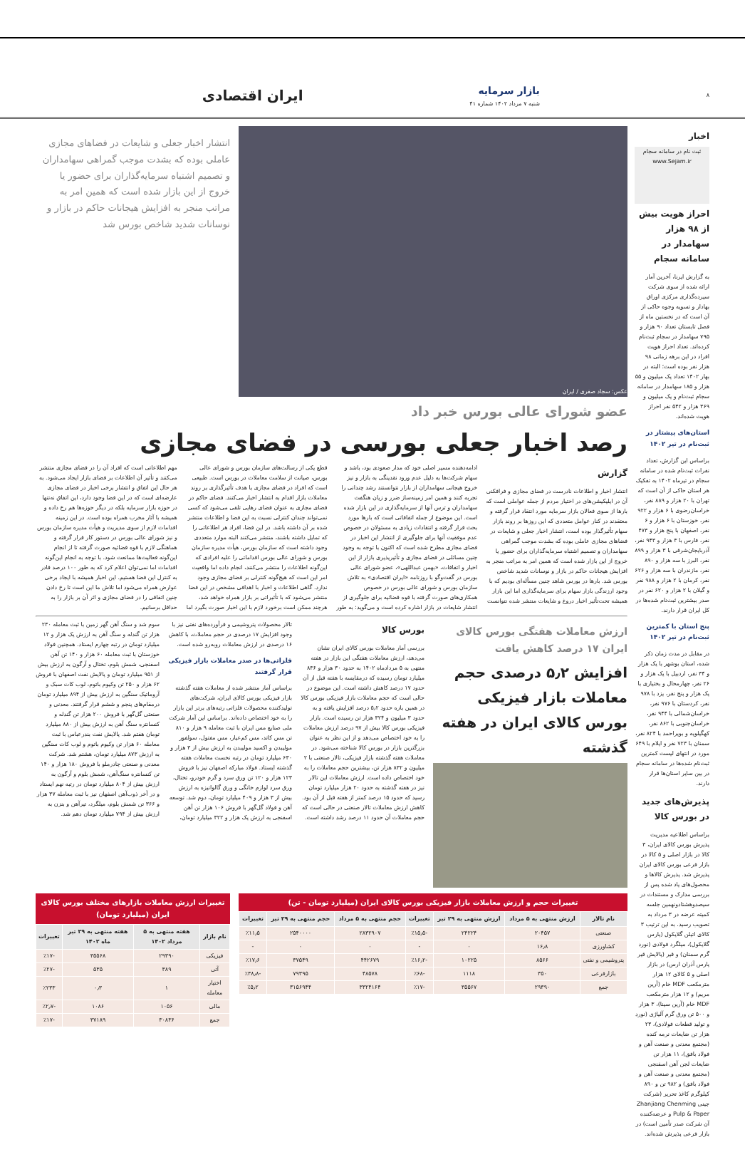۸
بازار سرمایه
شنبه ۷ مرداد ۱۴۰۲ شماره ۴۱
ایران اقتصادی
اخبار
ثبت نام در سامانه سجام
www.Sejam.ir
احراز هویت بیش از ۹۸ هزار سهامدار در سامانه سجام
به گزارش ایرنا، آخرین آمار ارائه شده از سوی شرکت سپرده‌گذاری مرکزی اوراق بهادار و تسویه وجوه حاکی از آن است که در نخستین ماه از فصل تابستان تعداد ۹۰ هزار و ۷۹۵ سهامدار در سجام ثبت‌نام کرده‌اند. تعداد احراز هویت افراد در این برهه زمانی ۹۸ هزار نفر بوده است؛ البته در بهار ۱۴۰۲ تعداد یک میلیون و ۵۵ هزار و ۱۸۵ سهامدار در سامانه سجام ثبت‌نام و یک میلیون و ۳۶۹ هزار و ۵۴۲ نفر احراز هویت شده‌اند.
استان‌های پیشتاز در ثبت‌نام در تیر ۱۴۰۲
براساس این گزارش، تعداد نفرات ثبت‌نام شده در سامانه سجام در تیرماه ۱۴۰۲ به تفکیک هر استان حاکی از آن است که تهران با ۲۰ هزار و ۸۸۹ نفر، خراسان‌رضوی با ۶ هزار و ۹۲۲ نفر، خوزستان با ۶ هزار و ۶ نفر، اصفهان با پنج هزار و ۴۷۳ نفر، فارس با ۳ هزار و ۹۴۳ نفر، آذربایجان‌شرقی با ۳ هزار و ۸۹۹ نفر، البرز با سه هزار و ۸۹۰ نفر، مازندران با سه هزار و ۶۲۶ نفر، کرمان با ۲ هزار و ۹۸۸ نفر و گیلان با ۲ هزار و ۶۲۰ نفر در صدر بیشترین ثبت‌نام شده‌ها در کل ایران قرار دارند.
پنج استان با کمترین ثبت‌نام در تیر ۱۴۰۲
در مقابل در مدت زمان ذکر شده، استان بوشهر با یک هزار و ۳۴ نفر، اردبیل با یک هزار و ۲۶ نفر، چهارمحال و بختیاری با یک هزار و پنج نفر، یزد با ۹۷۸ نفر، کردستان با ۹۷۶ نفر، خراسان‌شمالی با ۹۴۴ نفر، خراسان‌جنوبی با ۸۶۲ نفر، کهگیلویه و بویراحمد با ۸۲۴ نفر، سمنان با ۷۲۳ نفر و ایلام با ۶۴۹ مورد در انتهای لیست کمترین ثبت‌نام شده‌ها در سامانه سجام در بین سایر استان‌ها قرار دارند.
پذیرش‌های جدید در بورس کالا
براساس اطلاعیه مدیریت پذیرش بورس کالای ایران، ۳ کالا در بازار اصلی و ۵ کالا در بازار فرعی بورس کالای ایران پذیرش شد. پذیرش کالاها و محصول‌های یاد شده پس از بررسی مدارک و مستندات در سیصدوهشتادونهمین جلسه کمیته عرضه در ۳ مرداد به تصویب رسید. به این ترتیب ۳ کالای اتیلن گلایکول (پارس گلایکول)، میلگرد فولادی (نورد گرم سمنان) و قیر (پالایش قیر پارس آذران ارس) در بازار اصلی و ۵ کالای ۱۲ هزار مترمکعب MDF خام (آرین مریم) و ۱۲ هزار مترمکعب MDF خام (آرین سینا)، ۳ هزار و ۵۰۰ تن ورق گرم آلیاژی (نورد و تولید قطعات فولادی)، ۲۳ هزار تن ضایعات نرمه کنده (مجتمع معدنی و صنعت آهن و فولاد بافق)، ۱۱ هزار تن ضایعات لجن آهن اسفنجی (مجتمع معدنی و صنعت آهن و فولاد بافق) و ۹۸۲ تن و ۸۹۰ کیلوگرم کاغذ تحریر (شرکت چینی Zhanjiang Chenming Pulp & Paper و عرضه‌کننده آن شرکت صدر تأمین است) در بازار فرعی پذیرش شده‌اند.
عکس: سجاد صفری / ایران
انتشار اخبار جعلی و شایعات در فضاهای مجازی عاملی بوده که بشدت موجب گمراهی سهامداران و تصمیم اشتباه سرمایه‌گذاران برای حضور یا خروج از این بازار شده است که همین امر به مراتب منجر به افزایش هیجانات حاکم در بازار و نوسانات شدید شاخص بورس شد
عضو شورای عالی بورس خبر داد
رصد اخبار جعلی بورسی در فضای مجازی
گزارش
انتشار اخبار و اطلاعات نادرست در فضای مجازی و فرافکنی آن در اپلیکیشن‌های در اختیار مردم از جمله عواملی است که بارها از سوی فعالان بازار سرمایه مورد انتقاد قرار گرفته و معتقدند در کنار عوامل متعددی که این روزها بر روند بازار سهام تأثیرگذار بوده است، انتشار اخبار جعلی و شایعات در فضاهای مجازی عاملی بوده که بشدت موجب گمراهی سهامداران و تصمیم اشتباه سرمایه‌گذاران برای حضور یا خروج از این بازار شده است که همین امر به مراتب منجر به افزایش هیجانات حاکم در بازار و نوسانات شدید شاخص بورس شد. بارها در بورس شاهد چنین مسأله‌ای بودیم که با وجود ارزندگی بازار سهام برای سرمایه‌گذاری اما این بازار همیشه تحت‌تأثیر اخبار دروغ و شایعات منتشر شده نتوانست ادامه‌دهنده مسیر اصلی خود که مدار صعودی بود، باشد و سهام شرکت‌ها به دلیل عدم ورود نقدینگی به بازار و نیز خروج هیجانی سهامداران از بازار نتوانستند رشد چندانی را تجربه کنند و همین امر زمینه‌ساز ضرر و زیان هنگفت سهامداران و ترس آنها از سرمایه‌گذاری در این بازار شده است. این موضوع از جمله اتفاقاتی است که بارها مورد بحث قرار گرفته و انتقادات زیادی به مسئولان در خصوص عدم موفقیت آنها برای جلوگیری از انتشار این اخبار در فضای مجازی مطرح شده است که اکنون با توجه به وجود چنین مسائلی در فضای مجازی و تأثیرپذیری بازار از این اخبار و اتفاقات، «بهمن عبداللهی»، عضو شورای عالی بورس در گفت‌وگو با روزنامه «ایران اقتصادی» به تلاش سازمان بورس و شورای عالی بورس در خصوص همکاری‌های صورت گرفته با قوه قضائیه برای جلوگیری از انتشار شایعات در بازار اشاره کرده است و می‌گوید: به طور قطع یکی از رسالت‌های سازمان بورس و شورای عالی بورس، صیانت از سلامت معاملات در بورس است. طبیعی است که افراد در فضای مجازی با هدف تأثیرگذاری بر روند معاملات بازار اقدام به انتشار اخبار می‌کنند. فضای حاکم در فضای مجازی به عنوان فضای رهایی تلقی می‌شود که کسی نمی‌تواند چندان کنترلی نسبت به این فضا و اطلاعات منتشر شده بر آن داشته باشد. در این فضا، افراد هر اطلاعاتی را که تمایل داشته باشند، منتشر می‌کنند البته موارد متعددی وجود داشته است که سازمان بورس، هیأت مدیره سازمان بورس و شورای عالی بورس اقداماتی را علیه افرادی که این‌گونه اطلاعات را منتشر می‌کنند، انجام داده اما واقعیت امر این است که هیچ‌گونه کنترلی بر فضای مجازی وجود ندارد. گاهی اطلاعات و اخبار با اهدافی مشخص در این فضا منتشر می‌شود که با تأثیراتی بر بازار همراه خواهد شد، هرچند ممکن است برخورد لازم با این اخبار صورت بگیرد اما مهم اطلاعاتی است که افراد آن را در فضای مجازی منتشر می‌کنند و تأثیر آن اطلاعات بر فضای بازار ایجاد می‌شود. به هر حال این اتفاق و انتشار برخی اخبار در فضای مجازی عارضه‌ای است که در این فضا وجود دارد، این اتفاق نه‌تنها در حوزه بازار سرمایه بلکه در دیگر حوزه‌ها هم رخ داده و همیشه با آثار مخرب همراه بوده است. در این زمینه اقدامات لازم از سوی مدیریت و هیأت مدیره سازمان بورس و نیز شورای عالی بورس در دستور کار قرار گرفته و هماهنگی لازم با قوه قضائیه صورت گرفته تا از انجام این‌گونه فعالیت‌ها ممانعت شود. با توجه به انجام این‌گونه اقدامات اما نمی‌توان اعلام کرد که به طور ۱۰۰ درصد قادر به کنترل این فضا هستیم. این اخبار همیشه با ایجاد برخی عوارض همراه می‌شود اما تلاش ما این است تا رخ دادن چنین اتفاقی را در فضای مجازی و اثر آن بر بازار را به حداقل برسانیم.
ارزش معاملات هفتگی بورس کالای ایران ۱۷ درصد کاهش یافت
افزایش ۵٫۲ درصدی حجم معاملات بازار فیزیکی بورس کالای ایران در هفته گذشته
بورس کالا
بررسی آمار معاملات بورس کالای ایران نشان می‌دهد، ارزش معاملات هفتگی این بازار در هفته منتهی به ۵ مردادماه ۱۴۰۲ به حدود ۳۰ هزار و ۸۳۶ میلیارد تومان رسیده که درمقایسه با هفته قبل از آن حدود ۱۷ درصد کاهش داشته است. این موضوع در حالی است که حجم معاملات بازار فیزیکی بورس کالا در همین بازه حدود ۵٫۲ درصد افزایش یافته و به حدود ۳ میلیون و ۳۲۴ هزار تن رسیده است. بازار فیزیکی بورس کالا بیش از ۹۷ درصد ارزش معاملات را به خود اختصاص می‌دهد و از این نظر به عنوان بزرگترین بازار در بورس کالا شناخته می‌شود. در معاملات هفته گذشته بازار فیزیکی، تالار صنعتی با ۲ میلیون و ۸۳۲ هزار تن، بیشترین حجم معاملات را به خود اختصاص داده است. ارزش معاملات این تالار نیز در هفته گذشته به حدود ۲۰ هزار میلیارد تومان رسید که حدود ۱۵ درصد کمتر از هفته قبل از آن بود. کاهش ارزش معاملات تالار صنعتی در حالی است که حجم معاملات آن حدود ۱۱ درصد رشد داشته است. تالار محصولات پتروشیمی و فرآورده‌های نفتی نیز با وجود افزایش ۱۷ درصدی در حجم معاملات، با کاهش ۱۶ درصدی در ارزش معاملات روبه‌رو شده است.
فلزاتی‌ها در صدر معاملات بازار فیزیکی قرار گرفتند
براساس آمار منتشر شده از معاملات هفته گذشته بازار فیزیکی بورس کالای ایران، شرکت‌های تولیدکننده محصولات فلزاتی رتبه‌های برتر این بازار را به خود اختصاص داده‌اند. براساس این آمار شرکت ملی صنایع مس ایران با ثبت معامله ۹ هزار و ۸۱۰ تن مس کاتد، مس کم‌عیار، مس مفتول، سولفور مولیبدن و اکسید مولیبدن به ارزش بیش از ۳ هزار و ۶۳۰ میلیارد تومان در رتبه نخست معاملات هفته گذشته ایستاد. فولاد مبارکه اصفهان نیز با فروش ۱۲۳ هزار و ۱۲۰ تن ورق سرد و گرم خودرو، تختال، ورق سرد لوازم خانگی و ورق گالوانیزه به ارزش بیش از ۳ هزار و ۴۰۹ میلیارد تومان، دوم شد. توسعه آهن و فولاد گل‌گهر با فروش ۱۰۶ هزار تن آهن اسفنجی به ارزش یک هزار و ۳۲۲ میلیارد تومان، سوم شد و سنگ آهن گهر زمین با ثبت معامله ۲۳۰ هزار تن گندله و سنگ آهن به ارزش یک هزار و ۱۲ میلیارد تومان در رتبه چهارم ایستاد. همچنین فولاد خوزستان با ثبت معامله ۶۰ هزار و ۱۴۰ تن آهن اسفنجی، شمش بلوم، تختال و آرگون به ارزش بیش از ۹۵۱ میلیارد تومان و پالایش نفت اصفهان با فروش ۶۲ هزار و ۲۵۰ تن وکیوم باتوم، لوب کات سبک و آروماتیک سنگین به ارزش بیش از ۸۹۴ میلیارد تومان درمقام‌های پنجم و ششم قرار گرفتند. معدنی و صنعتی گل‌گهر با فروش ۲۰۰ هزار تن گندله و کنسانتره سنگ آهن به ارزش بیش از ۸۸۰ میلیارد تومان هفتم شد. پالایش نفت بندرعباس با ثبت معامله ۶۰ هزار تن وکیوم باتوم و لوب کات سنگین به ارزش ۸۷۳ میلیارد تومان، هشتم شد. شرکت معدنی و صنعتی چادرملو با فروش ۱۸۰ هزار و ۱۴۰ تن کنسانتره سنگ‌آهن، شمش بلوم و آرگون به ارزش بیش از ۸۰۴ میلیارد تومان در رتبه نهم ایستاد و در آخر ذوب‌آهن اصفهان نیز با ثبت معامله ۳۷ هزار و ۳۶۶ تن شمش بلوم، میلگرد، تیرآهن و بنزن به ارزش بیش از ۷۹۴ میلیارد تومان دهم شد.
تغییرات حجم و ارزش معاملات بازار فیزیکی بورس کالای ایران (میلیارد تومان - تن)
| نام تالار | ارزش منتهی به ۵ مرداد | ارزش منتهی به ۲۹ تیر | تغییرات | حجم منتهی به ۵ مرداد | حجم منتهی به ۲۹ تیر | تغییرات |
| --- | --- | --- | --- | --- | --- | --- |
| صنعتی | ۲۰۴۵۷ | ۲۴۲۲۴ | -٪۱۵٫۵ | ۲۸۳۲۹۰۷ | ۲۵۴۰۰۰۰ | ٪۱۱٫۵ |
| کشاورزی | ۱۶٫۸ | ۰ | - | ۰ | ۰ | - |
| پتروشیمی و نفتی | ۸۵۶۶ | ۱۰۲۲۵ | -٪۱۶٫۲ | ۴۴۲۶۷۹ | ۳۷۵۴۹ | ٪۱۷٫۶ |
| بازارفرعی | ۳۵۰ | ۱۱۱۸ | -٪۶۸ | ۴۸۵۷۸ | ۷۹۳۹۵ | -٪۳۸٫۸ |
| جمع | ۲۹۳۹۰ | ۳۵۵۶۷ | -٪۱۷ | ۳۳۲۴۱۶۴ | ۳۱۵۶۹۴۴ | ٪۵٫۲ |
تغییرات ارزش معاملات بازارهای مختلف بورس کالای ایران (میلیارد تومان)
| نام بازار | هفته منتهی به ۵ مرداد ۱۴۰۲ | هفته منتهی به ۲۹ تیر ماه ۱۴۰۲ | تغییرات |
| --- | --- | --- | --- |
| فیزیکی | ۲۹۳۹۰ | ۳۵۵۶۸ | -٪۱۷ |
| آتی | ۳۸۹ | ۵۳۵ | -٪۲۷ |
| اختیار معامله | ۱ | ۰٫۳ | ٪۲۳۳ |
| مالی | ۱۰۵۶ | ۱۰۸۶ | -٪۲٫۷ |
| جمع | ۳۰۸۳۶ | ۳۷۱۸۹ | -٪۱۷ |